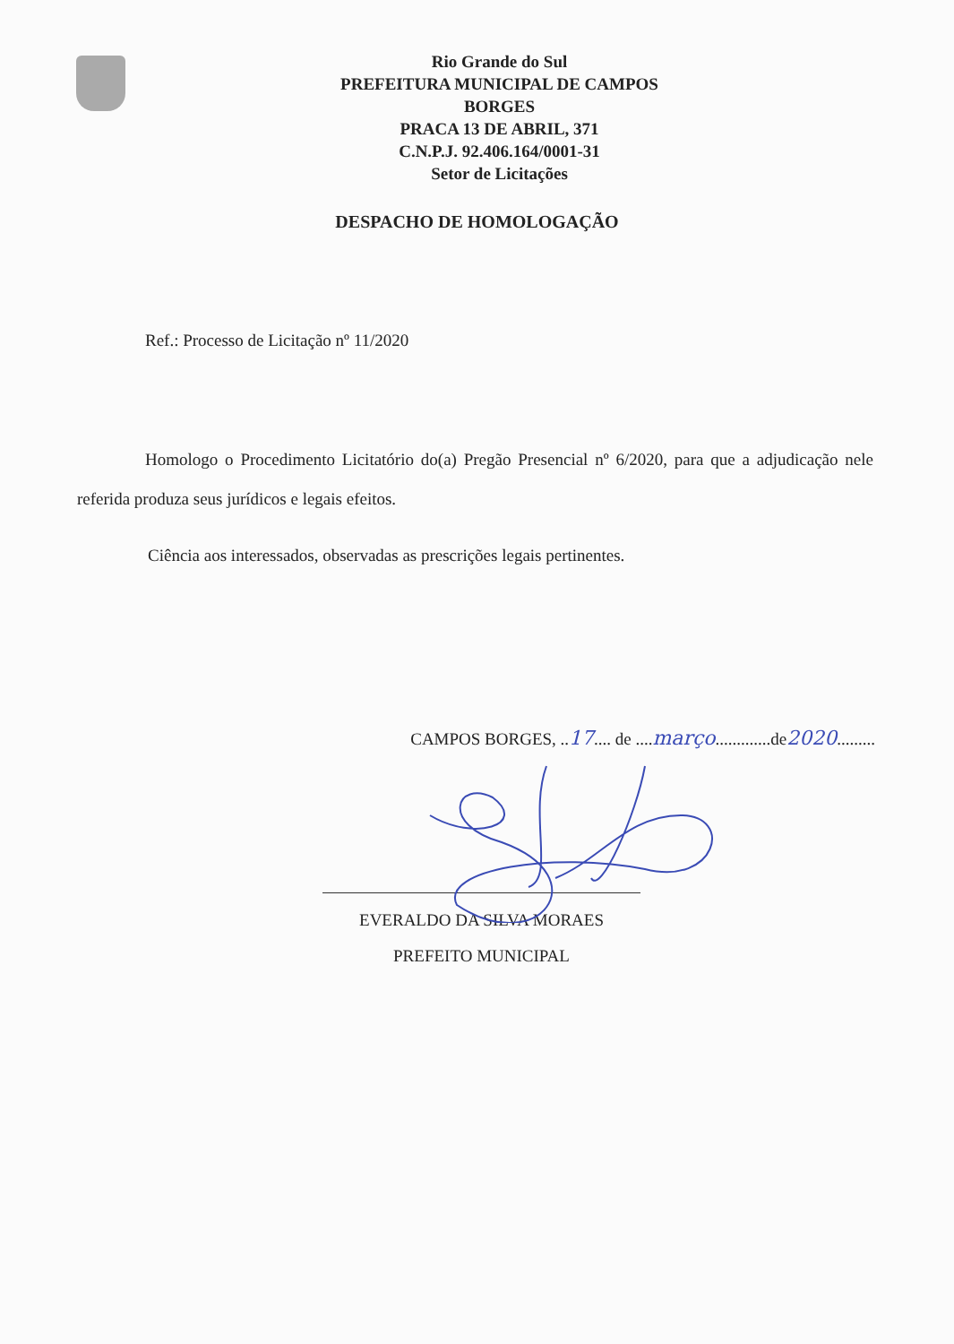Rio Grande do Sul
PREFEITURA MUNICIPAL DE CAMPOS
BORGES
PRACA 13 DE ABRIL, 371
C.N.P.J. 92.406.164/0001-31
Setor de Licitações
DESPACHO DE HOMOLOGAÇÃO
Ref.: Processo de Licitação nº 11/2020
Homologo o Procedimento Licitatório do(a) Pregão Presencial nº 6/2020, para que a adjudicação nele referida produza seus jurídicos e legais efeitos.
Ciência aos interessados, observadas as prescrições legais pertinentes.
CAMPOS BORGES, ..17.... de ....março.............de2020.........
EVERALDO DA SILVA MORAES
PREFEITO MUNICIPAL